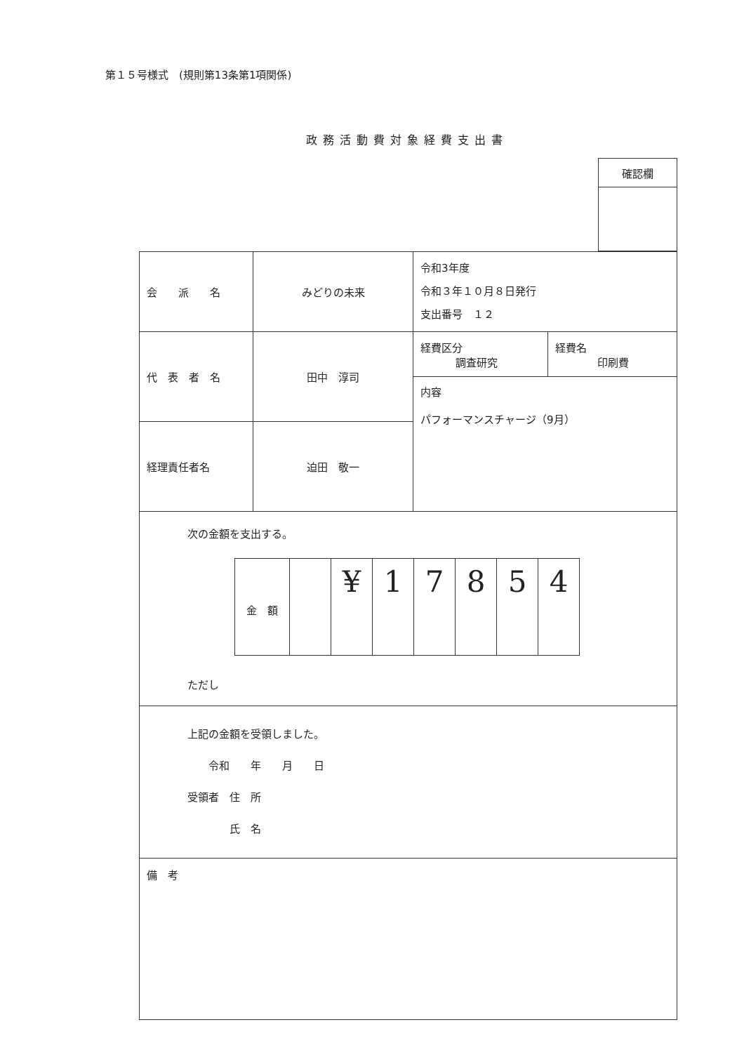第１５号様式　(規則第13条第1項関係)
政務活動費対象経費支出書
| 確認欄 |
| 会 派 名 | みどりの未来 | 令和3年度 令和３年１０月８日発行 支出番号 １２ | |
| 代 表 者 名 | 田中 淳司 | 経費区分 調査研究 | 経費名 印刷費 |
| | | 内容 パフォーマンスチャージ（9月） | |
| 経理責任者名 | 迫田 敬一 | | |
| 次の金額を支出する。 / 金 額 / / ¥ / 1 / 7 / 8 / 5 / 4 / ただし | | | |
| 上記の金額を受領しました。 令和 年 月 日 受領者 住 所 氏 名 | | | |
| 備 考 | | | |